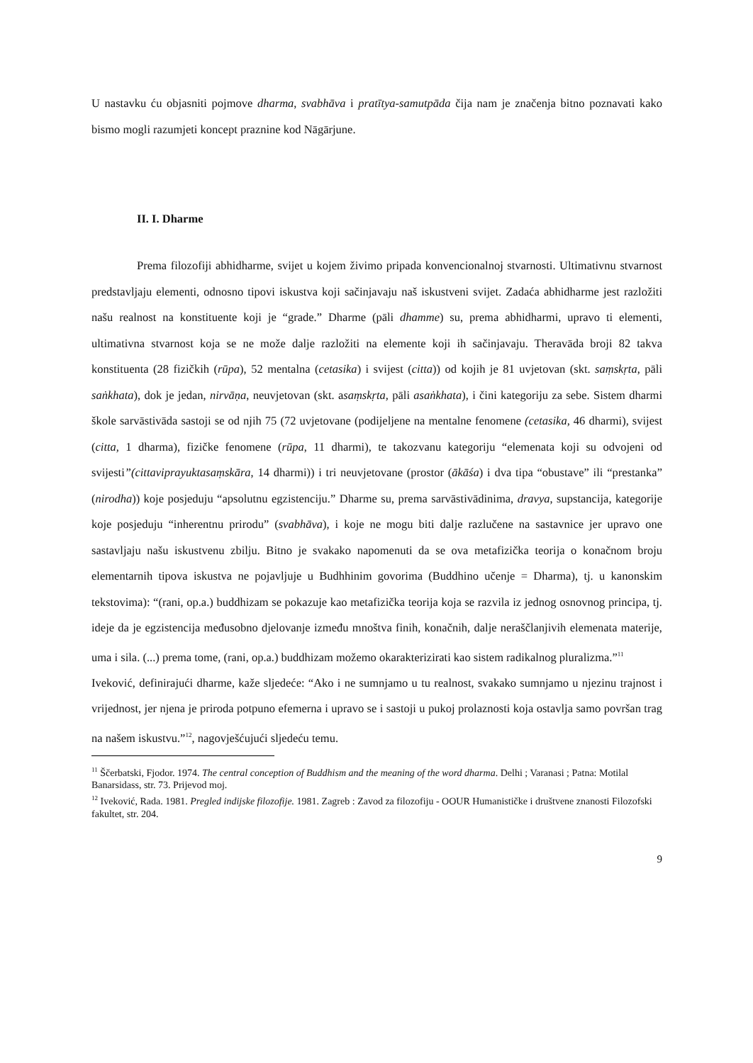U nastavku ću objasniti pojmove dharma, svabhāva i pratītya-samutpāda čija nam je značenja bitno poznavati kako bismo mogli razumjeti koncept praznine kod Nāgārjune.
II. I. Dharme
Prema filozofiji abhidharme, svijet u kojem živimo pripada konvencionalnoj stvarnosti. Ultimativnu stvarnost predstavljaju elementi, odnosno tipovi iskustva koji sačinjavaju naš iskustveni svijet. Zadaća abhidharme jest razložiti našu realnost na konstituente koji je “grade.” Dharme (pāli dhamme) su, prema abhidharmi, upravo ti elementi, ultimativna stvarnost koja se ne može dalje razložiti na elemente koji ih sačinjavaju. Theravāda broji 82 takva konstituenta (28 fizičkih (rūpa), 52 mentalna (cetasika) i svijest (citta)) od kojih je 81 uvjetovan (skt. saṃskṛta, pāli saṅkhata), dok je jedan, nirvāṇa, neuvjetovan (skt. asaṃskṛta, pāli asaṅkhata), i čini kategoriju za sebe. Sistem dharmi škole sarvāstivāda sastoji se od njih 75 (72 uvjetovane (podijeljene na mentalne fenomene (cetasika, 46 dharmi), svijest (citta, 1 dharma), fizičke fenomene (rūpa, 11 dharmi), te takozvanu kategoriju “elemenata koji su odvojeni od svijesti”(cittaviprayuktasaṃskāra, 14 dharmi)) i tri neuvjetovane (prostor (ākāśa) i dva tipa “obustave” ili “prestanka” (nirodha)) koje posjeduju “apsolutnu egzistenciju.” Dharme su, prema sarvāstivādinima, dravya, supstancija, kategorije koje posjeduju “inherentnu prirodu” (svabhāva), i koje ne mogu biti dalje razlučene na sastavnice jer upravo one sastavljaju našu iskustvenu zbilju. Bitno je svakako napomenuti da se ova metafizička teorija o konačnom broju elementarnih tipova iskustva ne pojavljuje u Budhhinim govorima (Buddhino učenje = Dharma), tj. u kanonskim tekstovima): “(rani, op.a.) buddhizam se pokazuje kao metafizička teorija koja se razvila iz jednog osnovnog principa, tj. ideje da je egzistencija međusobno djelovanje između mnoštva finih, konačnih, dalje neraščlanjivih elemenata materije, uma i sila. (...) prema tome, (rani, op.a.) buddhizam možemo okarakterizirati kao sistem radikalnog pluralizma.”<sup>11</sup>
Iveković, definirajući dharme, kaže sljedeće: “Ako i ne sumnjamo u tu realnost, svakako sumnjamo u njezinu trajnost i vrijednost, jer njena je priroda potpuno efemerna i upravo se i sastoji u pukoj prolaznosti koja ostavlja samo površan trag na našem iskustvu.”<sup>12</sup>, nagovješćujući sljedeću temu.
<sup>11</sup> Ščerbatski, Fjodor. 1974. The central conception of Buddhism and the meaning of the word dharma. Delhi ; Varanasi ; Patna: Motilal Banarsidass, str. 73. Prijevod moj.
<sup>12</sup> Iveković, Rada. 1981. Pregled indijske filozofije. 1981. Zagreb : Zavod za filozofiju - OOUR Humanističke i društvene znanosti Filozofski fakultet, str. 204.
9